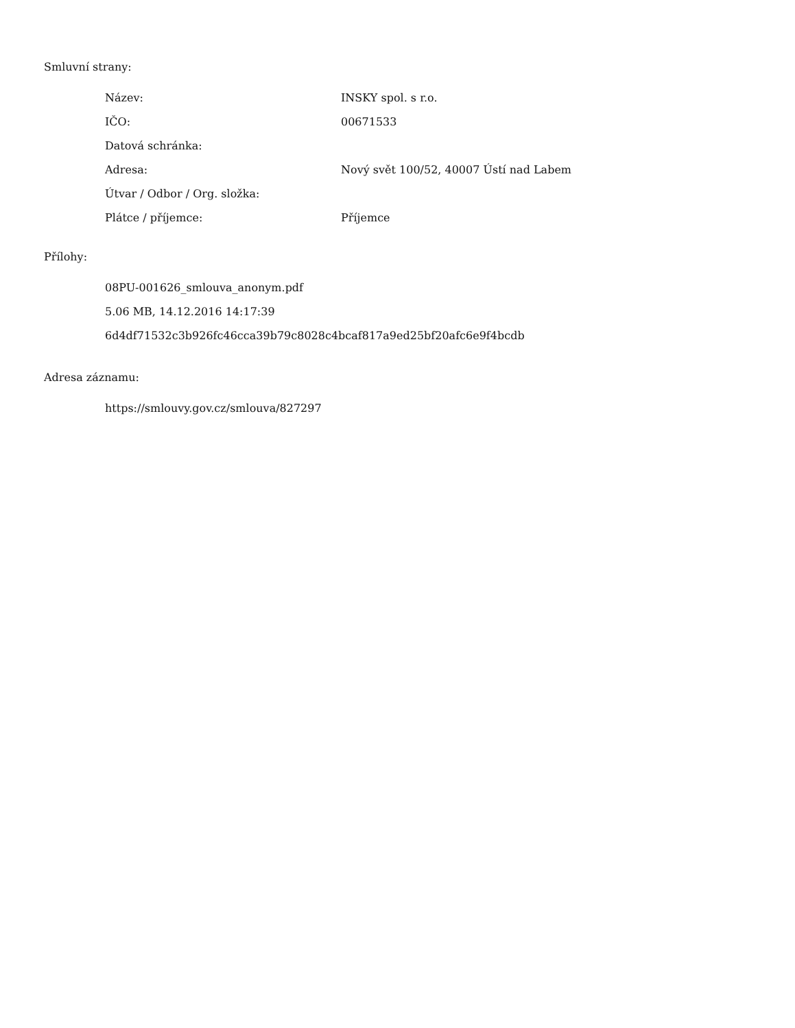Smluvní strany:
| Název: | INSKY spol. s r.o. |
| IČO: | 00671533 |
| Datová schránka: | |
| Adresa: | Nový svět 100/52, 40007 Ústí nad Labem |
| Útvar / Odbor / Org. složka: | |
| Plátce / příjemce: | Příjemce |
Přílohy:
08PU-001626_smlouva_anonym.pdf
5.06 MB, 14.12.2016 14:17:39
6d4df71532c3b926fc46cca39b79c8028c4bcaf817a9ed25bf20afc6e9f4bcdb
Adresa záznamu:
https://smlouvy.gov.cz/smlouva/827297